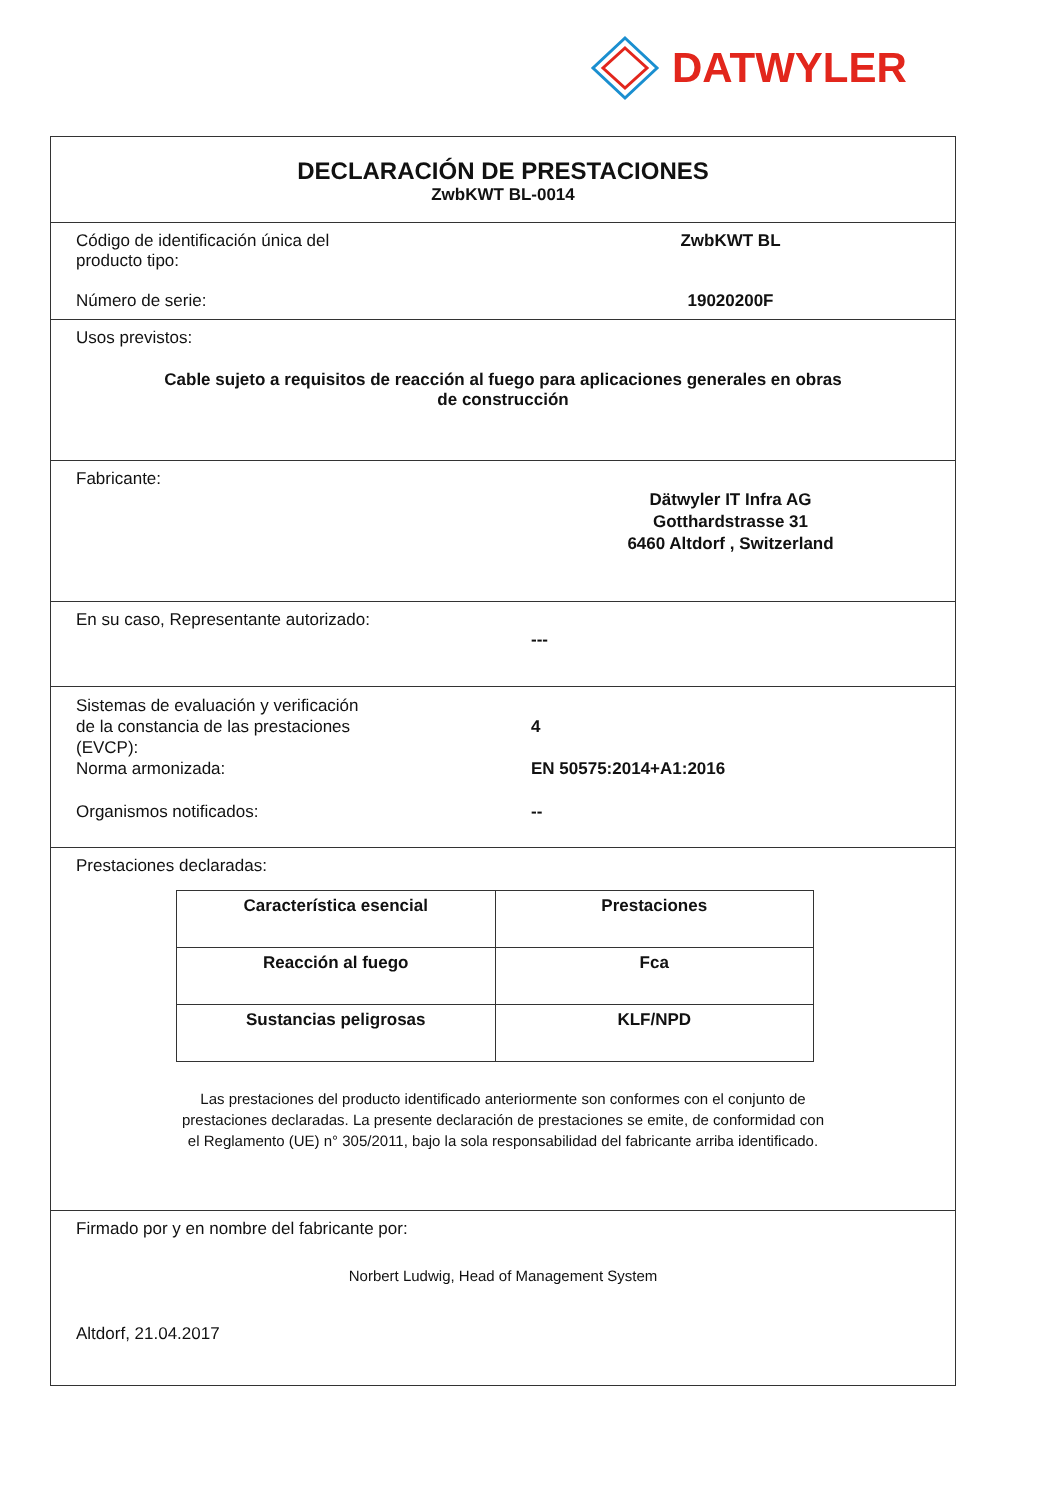DATWYLER
DECLARACIÓN DE PRESTACIONES
ZwbKWT BL-0014
Código de identificación única del
producto tipo:
ZwbKWT BL
Número de serie: 19020200F
Usos previstos:
Cable sujeto a requisitos de reacción al fuego para aplicaciones generales en obras
de construcción
Fabricante:
Dätwyler IT Infra AG
Gotthardstrasse 31
6460 Altdorf , Switzerland
En su caso, Representante autorizado:
---
Sistemas de evaluación y verificación
de la constancia de las prestaciones
(EVCP):
4
Norma armonizada: EN 50575:2014+A1:2016
Organismos notificados: --
Prestaciones declaradas:
| Característica esencial | Prestaciones |
| --- | --- |
| Reacción al fuego | Fca |
| Sustancias peligrosas | KLF/NPD |
Las prestaciones del producto identificado anteriormente son conformes con el conjunto de
prestaciones declaradas. La presente declaración de prestaciones se emite, de conformidad con
el Reglamento (UE) n° 305/2011, bajo la sola responsabilidad del fabricante arriba identificado.
Firmado por y en nombre del fabricante por:
Norbert Ludwig, Head of Management System
Altdorf, 21.04.2017